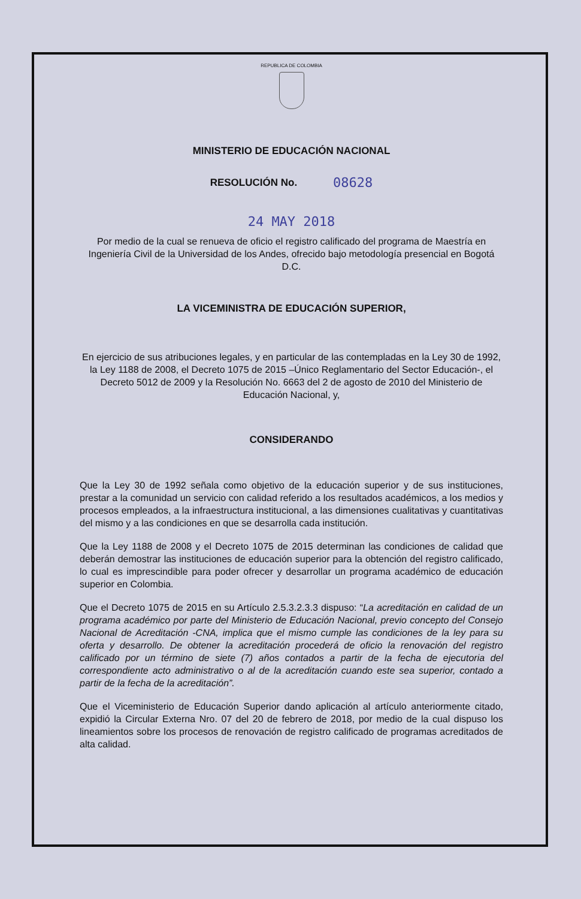REPUBLICA DE COLOMBIA
MINISTERIO DE EDUCACIÓN NACIONAL
RESOLUCIÓN No. 08628
24 MAY 2018
Por medio de la cual se renueva de oficio el registro calificado del programa de Maestría en Ingeniería Civil de la Universidad de los Andes, ofrecido bajo metodología presencial en Bogotá D.C.
LA VICEMINISTRA DE EDUCACIÓN SUPERIOR,
En ejercicio de sus atribuciones legales, y en particular de las contempladas en la Ley 30 de 1992, la Ley 1188 de 2008, el Decreto 1075 de 2015 –Único Reglamentario del Sector Educación-, el Decreto 5012 de 2009 y la Resolución No. 6663 del 2 de agosto de 2010 del Ministerio de Educación Nacional, y,
CONSIDERANDO
Que la Ley 30 de 1992 señala como objetivo de la educación superior y de sus instituciones, prestar a la comunidad un servicio con calidad referido a los resultados académicos, a los medios y procesos empleados, a la infraestructura institucional, a las dimensiones cualitativas y cuantitativas del mismo y a las condiciones en que se desarrolla cada institución.
Que la Ley 1188 de 2008 y el Decreto 1075 de 2015 determinan las condiciones de calidad que deberán demostrar las instituciones de educación superior para la obtención del registro calificado, lo cual es imprescindible para poder ofrecer y desarrollar un programa académico de educación superior en Colombia.
Que el Decreto 1075 de 2015 en su Artículo 2.5.3.2.3.3 dispuso: “La acreditación en calidad de un programa académico por parte del Ministerio de Educación Nacional, previo concepto del Consejo Nacional de Acreditación -CNA, implica que el mismo cumple las condiciones de la ley para su oferta y desarrollo. De obtener la acreditación procederá de oficio la renovación del registro calificado por un término de siete (7) años contados a partir de la fecha de ejecutoria del correspondiente acto administrativo o al de la acreditación cuando este sea superior, contado a partir de la fecha de la acreditación”.
Que el Viceministerio de Educación Superior dando aplicación al artículo anteriormente citado, expidió la Circular Externa Nro. 07 del 20 de febrero de 2018, por medio de la cual dispuso los lineamientos sobre los procesos de renovación de registro calificado de programas acreditados de alta calidad.